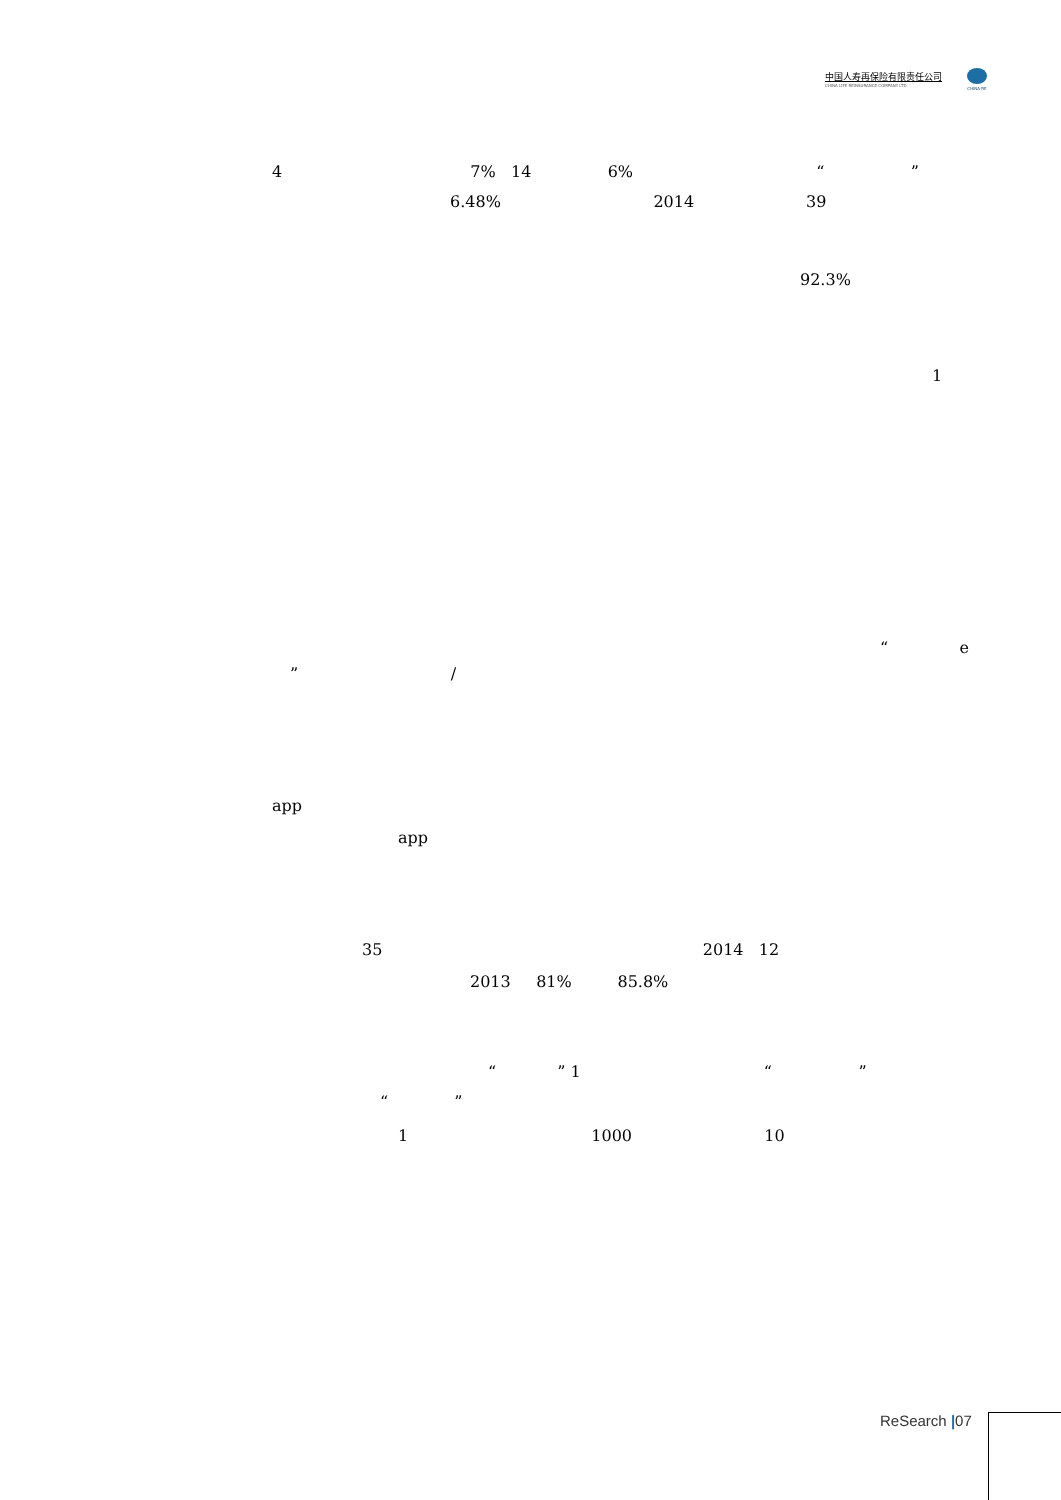中国人寿再保险有限责任公司
CHINA LIFE REINSURANCE COMPANY LTD
CHINA RE
4 7% 14 6% “ ”
6.48% 2014 39
92.3%
1
“ e
” /
app
app
35 2014 12
2013 81% 85.8%
“ ” 1 “ ”
“ ”
1 1000 10
ReSearch |07